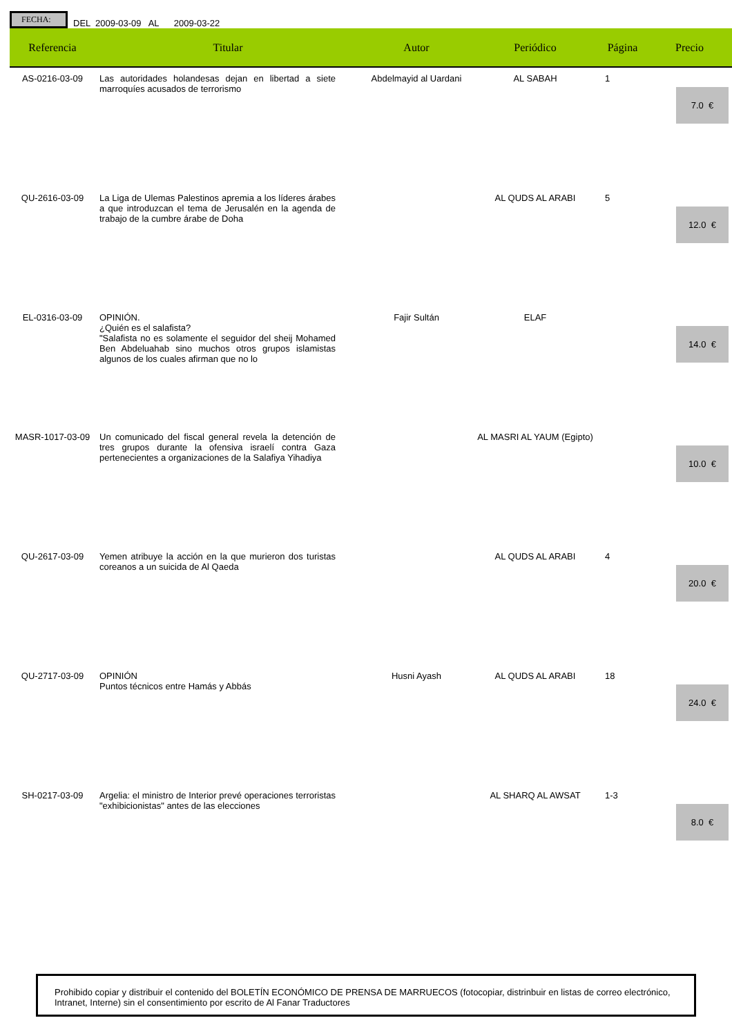FECHA:
DEL 2009-03-09 AL 2009-03-22
| Referencia | Titular | Autor | Periódico | Página | Precio |
| --- | --- | --- | --- | --- | --- |
| AS-0216-03-09 | Las autoridades holandesas dejan en libertad a siete marroquíes acusados de terrorismo | Abdelmayid al Uardani | AL SABAH | 1 | 7.0 € |
| QU-2616-03-09 | La Liga de Ulemas Palestinos apremia a los líderes árabes a que introduzcan el tema de Jerusalén en la agenda de trabajo de la cumbre árabe de Doha | | AL QUDS AL ARABI | 5 | 12.0 € |
| EL-0316-03-09 | OPINIÓN. ¿Quién es el salafista? "Salafista no es solamente el seguidor del sheij Mohamed Ben Abdeluahab sino muchos otros grupos islamistas algunos de los cuales afirman que no lo | Fajir Sultán | ELAF | | 14.0 € |
| MASR-1017-03-09 | Un comunicado del fiscal general revela la detención de tres grupos durante la ofensiva israelí contra Gaza pertenecientes a organizaciones de la Salafiya Yihadiya | | AL MASRI AL YAUM (Egipto) | | 10.0 € |
| QU-2617-03-09 | Yemen atribuye la acción en la que murieron dos turistas coreanos a un suicida de Al Qaeda | | AL QUDS AL ARABI | 4 | 20.0 € |
| QU-2717-03-09 | OPINIÓN Puntos técnicos entre Hamás y Abbás | Husni Ayash | AL QUDS AL ARABI | 18 | 24.0 € |
| SH-0217-03-09 | Argelia: el ministro de Interior prevé operaciones terroristas "exhibicionistas" antes de las elecciones | | AL SHARQ AL AWSAT | 1-3 | 8.0 € |
Prohibido copiar y distribuir el contenido del BOLETÍN ECONÓMICO DE PRENSA DE MARRUECOS (fotocopiar, distrinbuir en listas de correo electrónico, Intranet, Interne) sin el consentimiento por escrito de Al Fanar Traductores